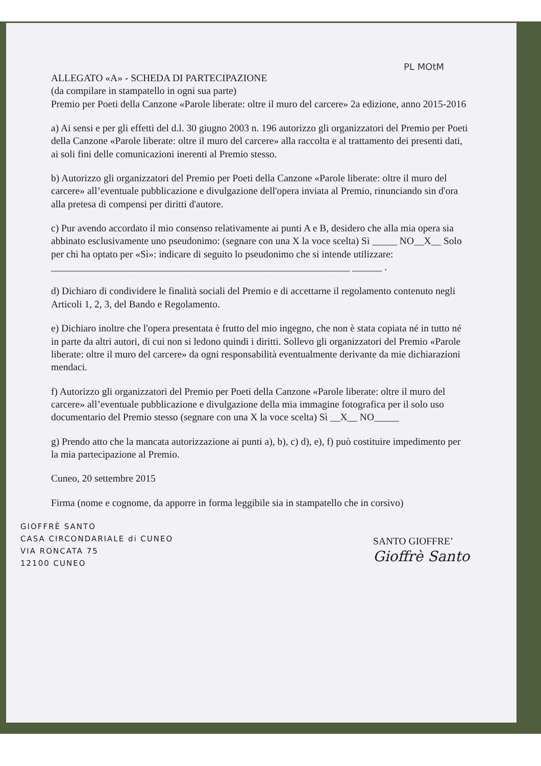PL MOtM
ALLEGATO «A» - SCHEDA DI PARTECIPAZIONE
(da compilare in stampatello in ogni sua parte)
Premio per Poeti della Canzone «Parole liberate: oltre il muro del carcere» 2a edizione, anno 2015-2016
a) Ai sensi e per gli effetti del d.l. 30 giugno 2003 n. 196 autorizzo gli organizzatori del Premio per Poeti della Canzone «Parole liberate: oltre il muro del carcere» alla raccolta e al trattamento dei presenti dati, ai soli fini delle comunicazioni inerenti al Premio stesso.
b) Autorizzo gli organizzatori del Premio per Poeti della Canzone «Parole liberate: oltre il muro del carcere» all’eventuale pubblicazione e divulgazione dell'opera inviata al Premio, rinunciando sin d'ora alla pretesa di compensi per diritti d'autore.
c) Pur avendo accordato il mio consenso relativamente ai punti A e B, desidero che alla mia opera sia abbinato esclusivamente uno pseudonimo: (segnare con una X la voce scelta) Sì _____ NO__X__ Solo per chi ha optato per «Sì»: indicare di seguito lo pseudonimo che si intende utilizzare: ____________________________________________________________ ______ .
d) Dichiaro di condividere le finalità sociali del Premio e di accettarne il regolamento contenuto negli Articoli 1, 2, 3, del Bando e Regolamento.
e) Dichiaro inoltre che l'opera presentata è frutto del mio ingegno, che non è stata copiata né in tutto né in parte da altri autori, di cui non si ledono quindi i diritti. Sollevo gli organizzatori del Premio «Parole liberate: oltre il muro del carcere» da ogni responsabilità eventualmente derivante da mie dichiarazioni mendaci.
f) Autorizzo gli organizzatori del Premio per Poeti della Canzone «Parole liberate: oltre il muro del carcere» all’eventuale pubblicazione e divulgazione della mia immagine fotografica per il solo uso documentario del Premio stesso (segnare con una X la voce scelta) Sì __X__ NO_____
g) Prendo atto che la mancata autorizzazione ai punti a), b), c) d), e), f) può costituire impedimento per la mia partecipazione al Premio.
Cuneo, 20 settembre 2015
Firma (nome e cognome, da apporre in forma leggibile sia in stampatello che in corsivo)
GIOFFRÈ SANTO
CASA CIRCONDARIALE di CUNEO
VIA RONCATA 75
12100 CUNEO
SANTO GIOFFRE’
Gioffrè Santo